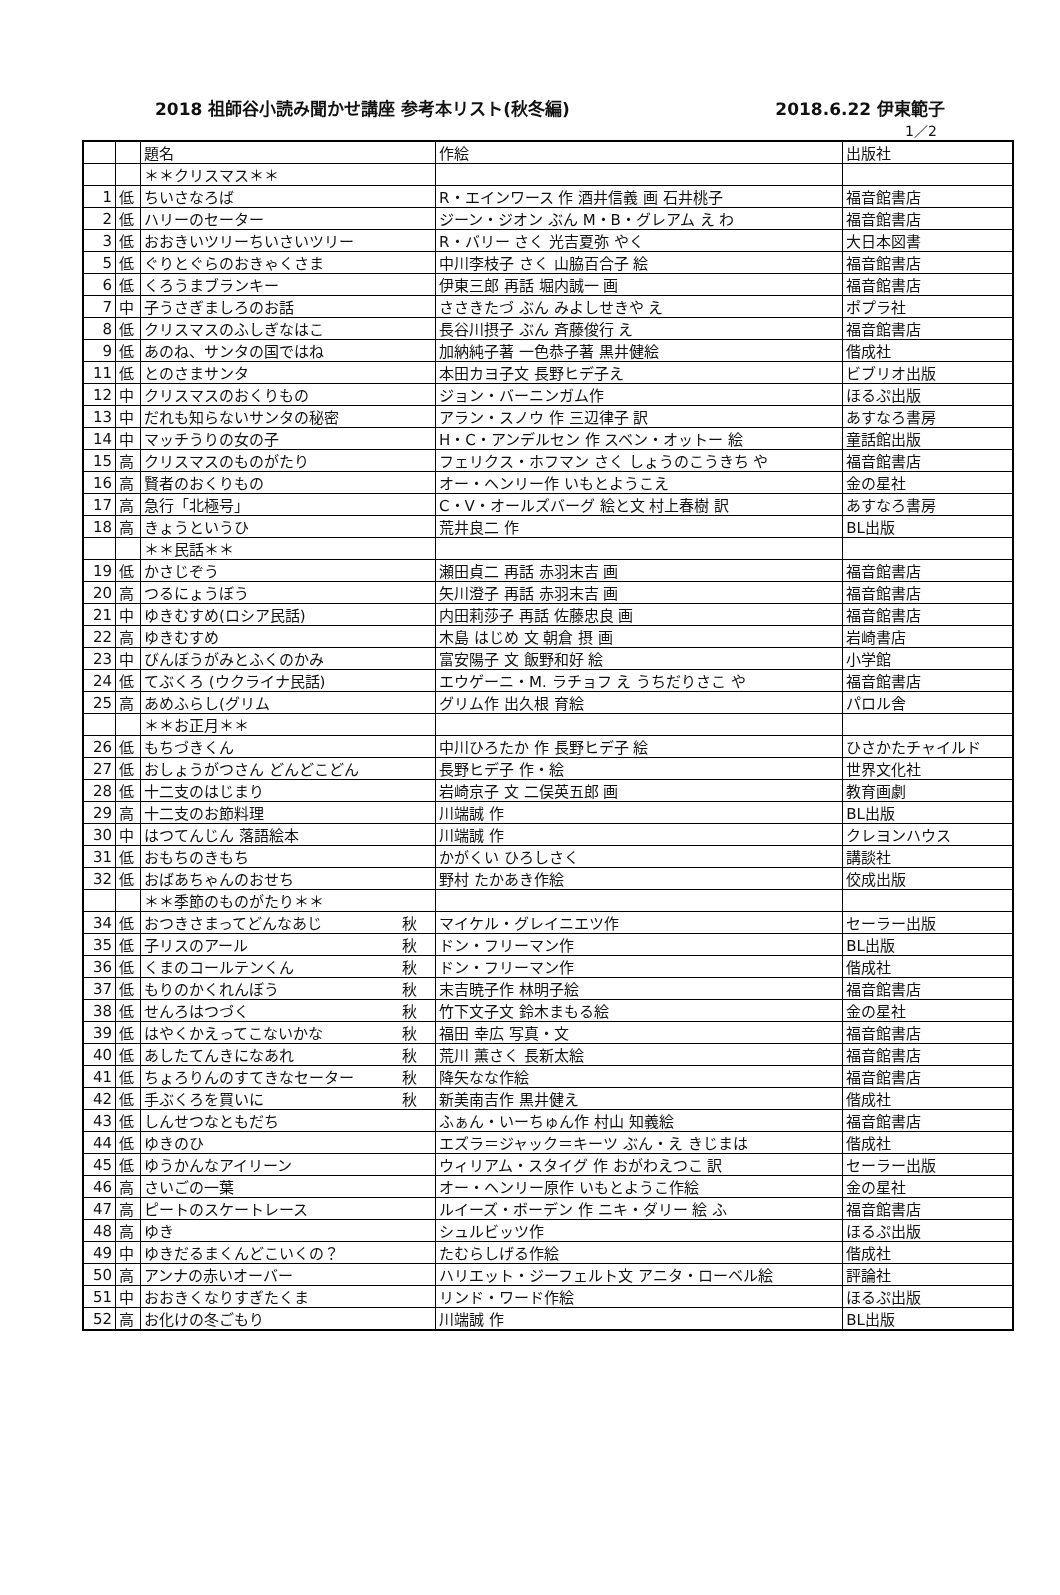2018 祖師谷小読み聞かせ講座 参考本リスト(秋冬編) 2018.6.22 伊東範子
1／2
| | | 題名 | 作絵 | 出版社 |
| | | ＊＊クリスマス＊＊ | | |
| 1 | 低 | ちいさなろば | R・エインワース 作 酒井信義 画 石井桃子 | 福音館書店 |
| 2 | 低 | ハリーのセーター | ジーン・ジオン ぶん M・B・グレアム え わ | 福音館書店 |
| 3 | 低 | おおきいツリーちいさいツリー | R・バリー さく 光吉夏弥 やく | 大日本図書 |
| 5 | 低 | ぐりとぐらのおきゃくさま | 中川李枝子 さく 山脇百合子 絵 | 福音館書店 |
| 6 | 低 | くろうまブランキー | 伊東三郎 再話 堀内誠一 画 | 福音館書店 |
| 7 | 中 | 子うさぎましろのお話 | ささきたづ ぶん みよしせきや え | ポプラ社 |
| 8 | 低 | クリスマスのふしぎなはこ | 長谷川摂子 ぶん 斉藤俊行 え | 福音館書店 |
| 9 | 低 | あのね、サンタの国ではね | 加納純子著 一色恭子著 黒井健絵 | 偕成社 |
| 11 | 低 | とのさまサンタ | 本田カヨ子文 長野ヒデ子え | ビブリオ出版 |
| 12 | 中 | クリスマスのおくりもの | ジョン・バーニンガム作 | ほるぷ出版 |
| 13 | 中 | だれも知らないサンタの秘密 | アラン・スノウ 作 三辺律子 訳 | あすなろ書房 |
| 14 | 中 | マッチうりの女の子 | H・C・アンデルセン 作 スベン・オットー 絵 | 童話館出版 |
| 15 | 高 | クリスマスのものがたり | フェリクス・ホフマン さく しょうのこうきち や | 福音館書店 |
| 16 | 高 | 賢者のおくりもの | オー・ヘンリー作 いもとようこえ | 金の星社 |
| 17 | 高 | 急行「北極号」 | C・V・オールズバーグ 絵と文 村上春樹 訳 | あすなろ書房 |
| 18 | 高 | きょうというひ | 荒井良二 作 | BL出版 |
| | | ＊＊民話＊＊ | | |
| 19 | 低 | かさじぞう | 瀬田貞二 再話 赤羽末吉 画 | 福音館書店 |
| 20 | 高 | つるにょうぼう | 矢川澄子 再話 赤羽末吉 画 | 福音館書店 |
| 21 | 中 | ゆきむすめ(ロシア民話) | 内田莉莎子 再話 佐藤忠良 画 | 福音館書店 |
| 22 | 高 | ゆきむすめ | 木島 はじめ 文 朝倉 摂 画 | 岩崎書店 |
| 23 | 中 | びんぼうがみとふくのかみ | 富安陽子 文 飯野和好 絵 | 小学館 |
| 24 | 低 | てぶくろ (ウクライナ民話) | エウゲーニ・M. ラチョフ え うちだりさこ や | 福音館書店 |
| 25 | 高 | あめふらし(グリム | グリム作 出久根 育絵 | パロル舎 |
| | | ＊＊お正月＊＊ | | |
| 26 | 低 | もちづきくん | 中川ひろたか 作 長野ヒデ子 絵 | ひさかたチャイルド |
| 27 | 低 | おしょうがつさん どんどこどん | 長野ヒデ子 作・絵 | 世界文化社 |
| 28 | 低 | 十二支のはじまり | 岩崎京子 文 二俣英五郎 画 | 教育画劇 |
| 29 | 高 | 十二支のお節料理 | 川端誠 作 | BL出版 |
| 30 | 中 | はつてんじん 落語絵本 | 川端誠 作 | クレヨンハウス |
| 31 | 低 | おもちのきもち | かがくい ひろしさく | 講談社 |
| 32 | 低 | おばあちゃんのおせち | 野村 たかあき作絵 | 佼成出版 |
| | | ＊＊季節のものがたり＊＊ | | |
| 34 | 低 | おつきさまってどんなあじ 秋 | マイケル・グレイニエツ作 | セーラー出版 |
| 35 | 低 | 子リスのアール 秋 | ドン・フリーマン作 | BL出版 |
| 36 | 低 | くまのコールテンくん 秋 | ドン・フリーマン作 | 偕成社 |
| 37 | 低 | もりのかくれんぼう 秋 | 末吉暁子作 林明子絵 | 福音館書店 |
| 38 | 低 | せんろはつづく 秋 | 竹下文子文 鈴木まもる絵 | 金の星社 |
| 39 | 低 | はやくかえってこないかな 秋 | 福田 幸広 写真・文 | 福音館書店 |
| 40 | 低 | あしたてんきになあれ 秋 | 荒川 薫さく 長新太絵 | 福音館書店 |
| 41 | 低 | ちょろりんのすてきなセーター 秋 | 降矢なな作絵 | 福音館書店 |
| 42 | 低 | 手ぶくろを買いに 秋 | 新美南吉作 黒井健え | 偕成社 |
| 43 | 低 | しんせつなともだち | ふぁん・いーちゅん作 村山 知義絵 | 福音館書店 |
| 44 | 低 | ゆきのひ | エズラ＝ジャック＝キーツ ぶん・え きじまは | 偕成社 |
| 45 | 低 | ゆうかんなアイリーン | ウィリアム・スタイグ 作 おがわえつこ 訳 | セーラー出版 |
| 46 | 高 | さいごの一葉 | オー・ヘンリー原作 いもとようこ作絵 | 金の星社 |
| 47 | 高 | ピートのスケートレース | ルイーズ・ボーデン 作 ニキ・ダリー 絵 ふ | 福音館書店 |
| 48 | 高 | ゆき | シュルビッツ作 | ほるぷ出版 |
| 49 | 中 | ゆきだるまくんどこいくの？ | たむらしげる作絵 | 偕成社 |
| 50 | 高 | アンナの赤いオーバー | ハリエット・ジーフェルト文 アニタ・ローベル絵 | 評論社 |
| 51 | 中 | おおきくなりすぎたくま | リンド・ワード作絵 | ほるぷ出版 |
| 52 | 高 | お化けの冬ごもり | 川端誠 作 | BL出版 |